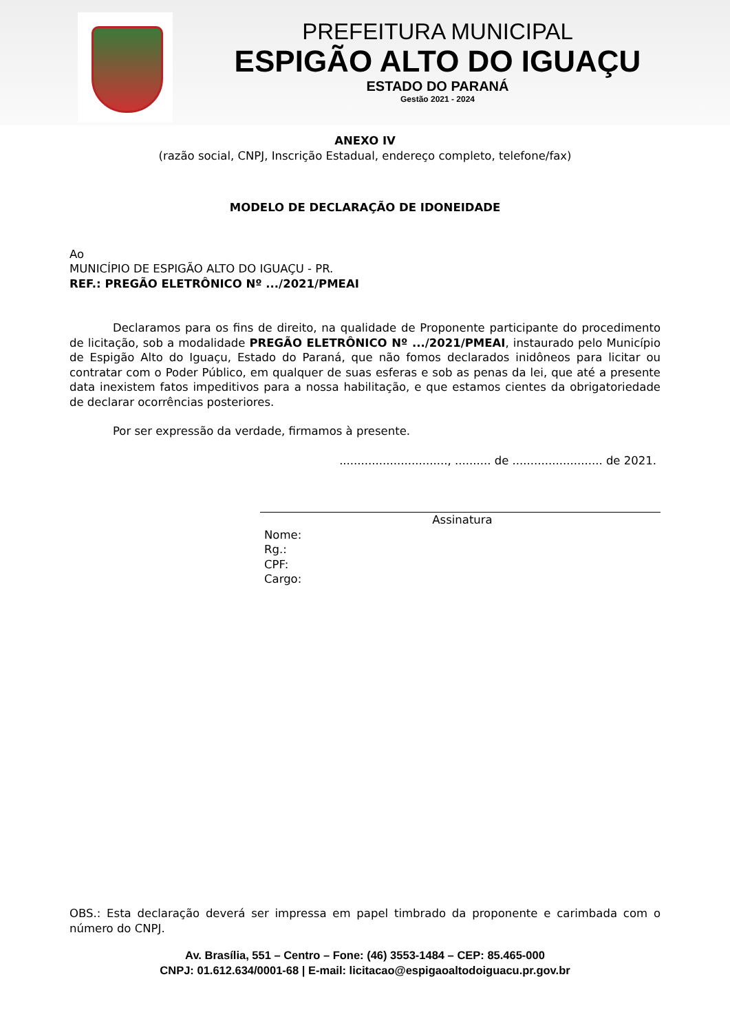PREFEITURA MUNICIPAL
ESPIGÃO ALTO DO IGUAÇU
ESTADO DO PARANÁ
Gestão 2021 - 2024
ANEXO IV
(razão social, CNPJ, Inscrição Estadual, endereço completo, telefone/fax)
MODELO DE DECLARAÇÃO DE IDONEIDADE
Ao
MUNICÍPIO DE ESPIGÃO ALTO DO IGUAÇU - PR.
REF.: PREGÃO ELETRÔNICO Nº .../2021/PMEAI
Declaramos para os fins de direito, na qualidade de Proponente participante do procedimento de licitação, sob a modalidade PREGÃO ELETRÔNICO Nº .../2021/PMEAI, instaurado pelo Município de Espigão Alto do Iguaçu, Estado do Paraná, que não fomos declarados inidôneos para licitar ou contratar com o Poder Público, em qualquer de suas esferas e sob as penas da lei, que até a presente data inexistem fatos impeditivos para a nossa habilitação, e que estamos cientes da obrigatoriedade de declarar ocorrências posteriores.
Por ser expressão da verdade, firmamos à presente.
.............................., .......... de ......................... de 2021.
Assinatura
Nome:
Rg.:
CPF:
Cargo:
OBS.: Esta declaração deverá ser impressa em papel timbrado da proponente e carimbada com o número do CNPJ.
Av. Brasília, 551 – Centro – Fone: (46) 3553-1484 – CEP: 85.465-000
CNPJ: 01.612.634/0001-68 | E-mail: licitacao@espigaoaltodoiguacu.pr.gov.br